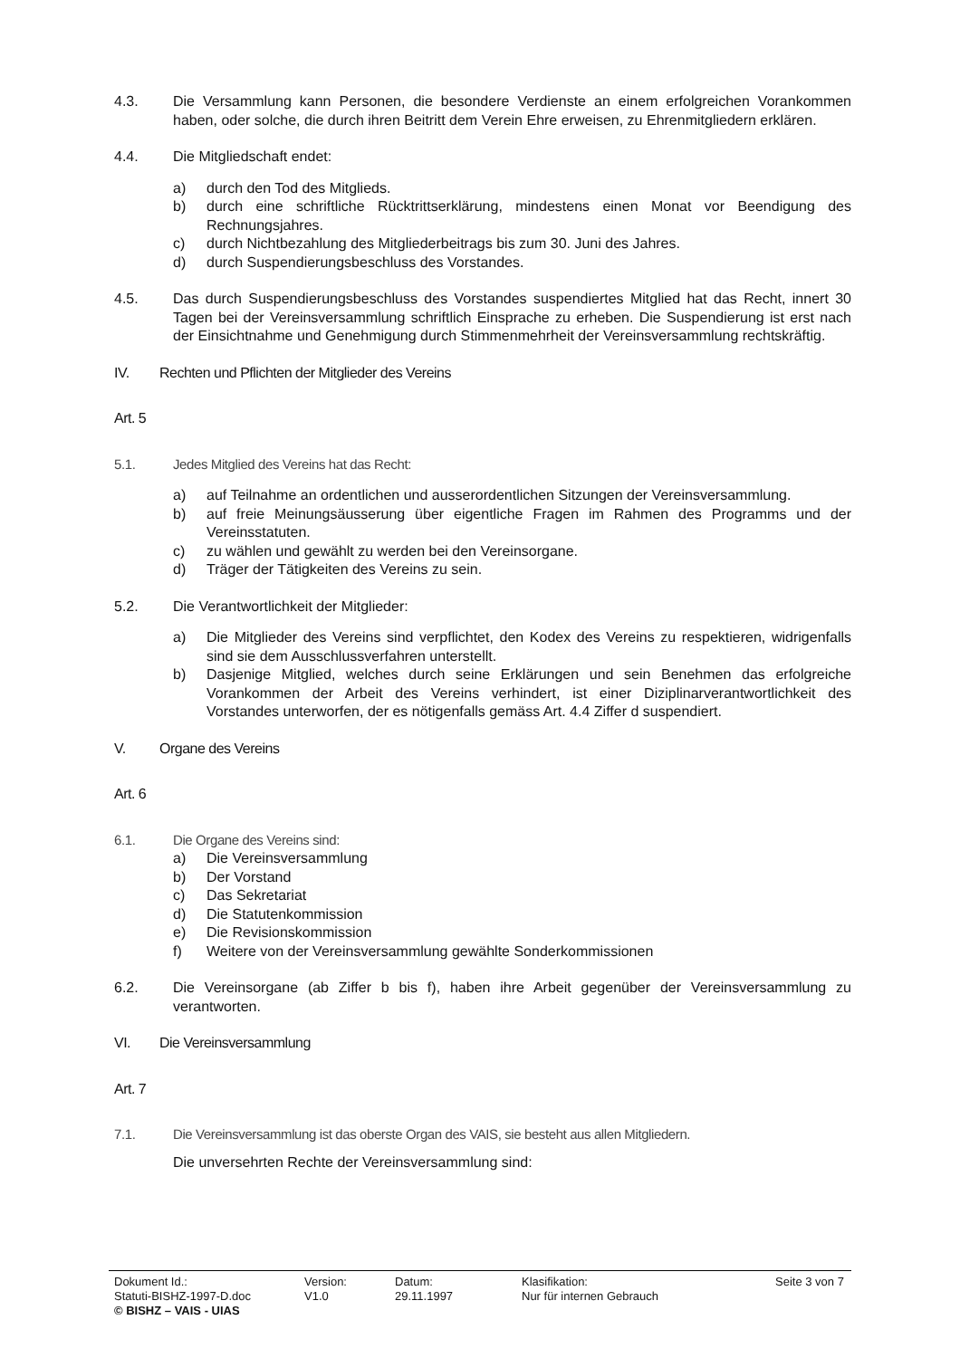4.3. Die Versammlung kann Personen, die besondere Verdienste an einem erfolgreichen Vorankommen haben, oder solche, die durch ihren Beitritt dem Verein Ehre erweisen, zu Ehrenmitgliedern erklären.
4.4. Die Mitgliedschaft endet:
a) durch den Tod des Mitglieds.
b) durch eine schriftliche Rücktrittserklärung, mindestens einen Monat vor Beendigung des Rechnungsjahres.
c) durch Nichtbezahlung des Mitgliederbeitrags bis zum 30. Juni des Jahres.
d) durch Suspendierungsbeschluss des Vorstandes.
4.5. Das durch Suspendierungsbeschluss des Vorstandes suspendiertes Mitglied hat das Recht, innert 30 Tagen bei der Vereinsversammlung schriftlich Einsprache zu erheben. Die Suspendierung ist erst nach der Einsichtnahme und Genehmigung durch Stimmenmehrheit der Vereinsversammlung rechtskräftig.
IV. Rechten und Pflichten der Mitglieder des Vereins
Art. 5
5.1. Jedes Mitglied des Vereins hat das Recht:
a) auf Teilnahme an ordentlichen und ausserordentlichen Sitzungen der Vereinsversammlung.
b) auf freie Meinungsäusserung über eigentliche Fragen im Rahmen des Programms und der Vereinsstatuten.
c) zu wählen und gewählt zu werden bei den Vereinsorgane.
d) Träger der Tätigkeiten des Vereins zu sein.
5.2. Die Verantwortlichkeit der Mitglieder:
a) Die Mitglieder des Vereins sind verpflichtet, den Kodex des Vereins zu respektieren, widrigenfalls sind sie dem Ausschlussverfahren unterstellt.
b) Dasjenige Mitglied, welches durch seine Erklärungen und sein Benehmen das erfolgreiche Vorankommen der Arbeit des Vereins verhindert, ist einer Diziplinarverantwortlichkeit des Vorstandes unterworfen, der es nötigenfalls gemäss Art. 4.4 Ziffer d suspendiert.
V. Organe des Vereins
Art. 6
6.1. Die Organe des Vereins sind:
a) Die Vereinsversammlung
b) Der Vorstand
c) Das Sekretariat
d) Die Statutenkommission
e) Die Revisionskommission
f) Weitere von der Vereinsversammlung gewählte Sonderkommissionen
6.2. Die Vereinsorgane (ab Ziffer b bis f), haben ihre Arbeit gegenüber der Vereinsversammlung zu verantworten.
VI. Die Vereinsversammlung
Art. 7
7.1. Die Vereinsversammlung ist das oberste Organ des VAIS, sie besteht aus allen Mitgliedern.
Die unversehrten Rechte der Vereinsversammlung sind:
Dokument Id.: Version: Datum: Klasifikation: Seite 3 von 7
Statuti-BISHZ-1997-D.doc V1.0 29.11.1997 Nur für internen Gebrauch
© BISHZ – VAIS - UIAS